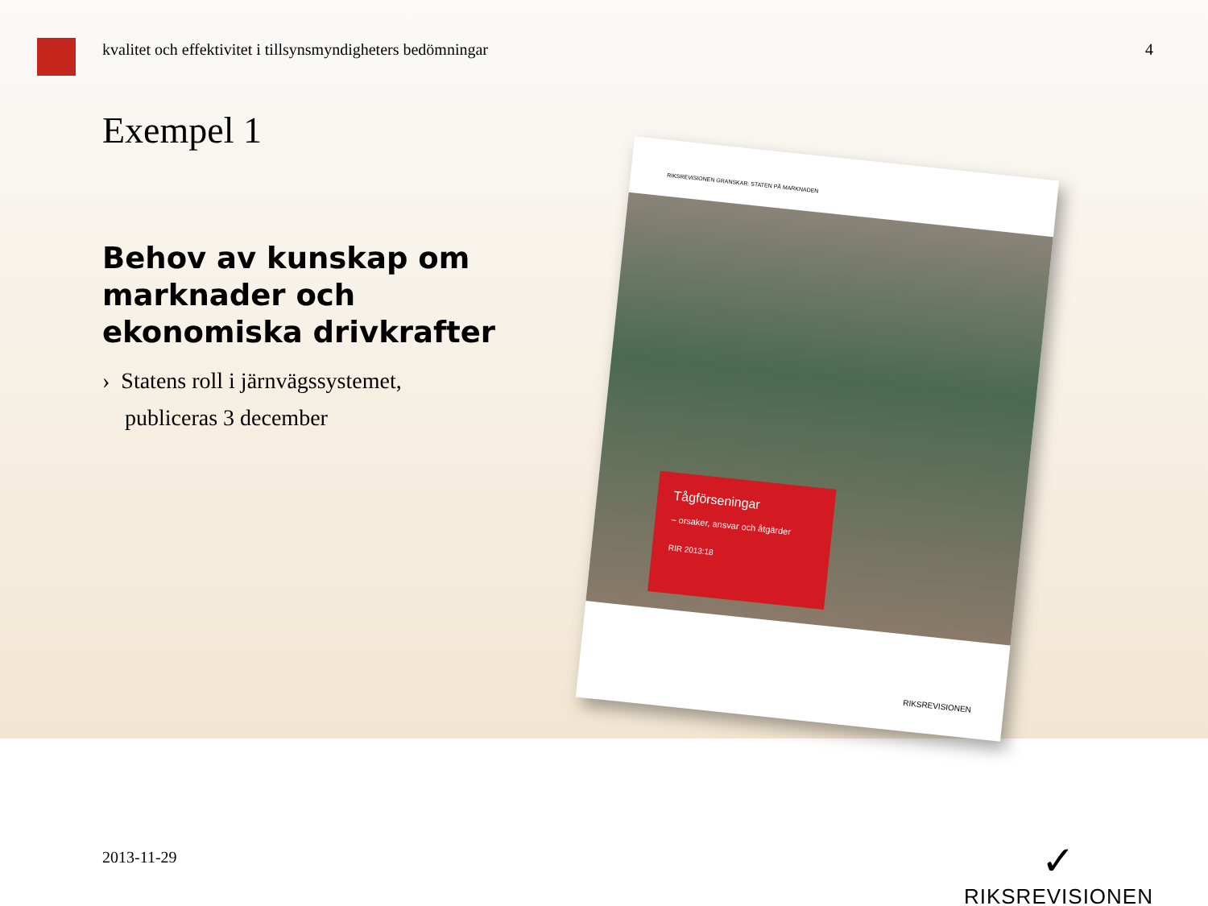kvalitet och effektivitet i tillsynsmyndigheters bedömningar 4
Exempel 1
Behov av kunskap om marknader och ekonomiska drivkrafter
› Statens roll i järnvägssystemet,
publiceras 3 december
RIKSREVISIONEN GRANSKAR: STATEN PÅ MARKNADEN
Tågförseningar
– orsaker, ansvar och åtgärder
RIR 2013:18
RIKSREVISIONEN
2013-11-29
✓
RIKSREVISIONEN